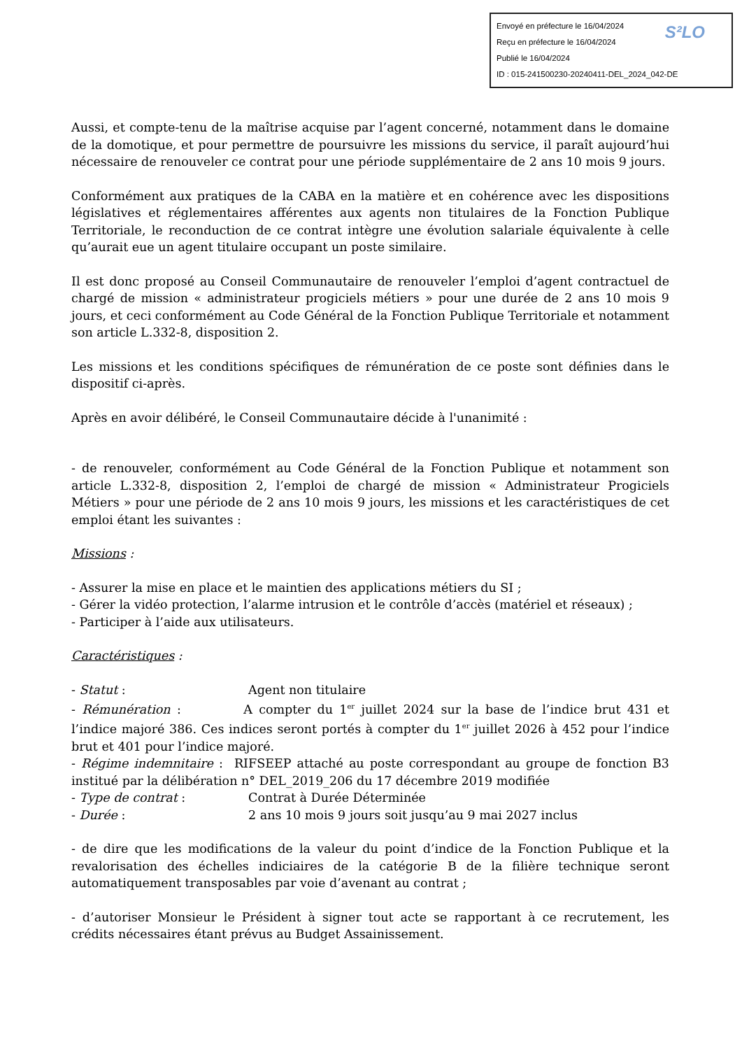S²LO Envoyé en préfecture le 16/04/2024
Reçu en préfecture le 16/04/2024
Publié le 16/04/2024
ID : 015-241500230-20240411-DEL_2024_042-DE
Aussi, et compte-tenu de la maîtrise acquise par l’agent concerné, notamment dans le domaine de la domotique, et pour permettre de poursuivre les missions du service, il paraît aujourd’hui nécessaire de renouveler ce contrat pour une période supplémentaire de 2 ans 10 mois 9 jours.
Conformément aux pratiques de la CABA en la matière et en cohérence avec les dispositions législatives et réglementaires afférentes aux agents non titulaires de la Fonction Publique Territoriale, le reconduction de ce contrat intègre une évolution salariale équivalente à celle qu’aurait eue un agent titulaire occupant un poste similaire.
Il est donc proposé au Conseil Communautaire de renouveler l’emploi d’agent contractuel de chargé de mission « administrateur progiciels métiers » pour une durée de 2 ans 10 mois 9 jours, et ceci conformément au Code Général de la Fonction Publique Territoriale et notamment son article L.332-8, disposition 2.
Les missions et les conditions spécifiques de rémunération de ce poste sont définies dans le dispositif ci-après.
Après en avoir délibéré, le Conseil Communautaire décide à l'unanimité :
- de renouveler, conformément au Code Général de la Fonction Publique et notamment son article L.332-8, disposition 2, l’emploi de chargé de mission « Administrateur Progiciels Métiers » pour une période de 2 ans 10 mois 9 jours, les missions et les caractéristiques de cet emploi étant les suivantes :
Missions :
- Assurer la mise en place et le maintien des applications métiers du SI ;
- Gérer la vidéo protection, l’alarme intrusion et le contrôle d’accès (matériel et réseaux) ;
- Participer à l’aide aux utilisateurs.
Caractéristiques :
- Statut : Agent non titulaire
- Rémunération : A compter du 1<sup>er</sup> juillet 2024 sur la base de l’indice brut 431 et l’indice majoré 386. Ces indices seront portés à compter du 1<sup>er</sup> juillet 2026 à 452 pour l’indice brut et 401 pour l’indice majoré.
- Régime indemnitaire : RIFSEEP attaché au poste correspondant au groupe de fonction B3 institué par la délibération n° DEL_2019_206 du 17 décembre 2019 modifiée
- Type de contrat : Contrat à Durée Déterminée
- Durée : 2 ans 10 mois 9 jours soit jusqu’au 9 mai 2027 inclus
- de dire que les modifications de la valeur du point d’indice de la Fonction Publique et la revalorisation des échelles indiciaires de la catégorie B de la filière technique seront automatiquement transposables par voie d’avenant au contrat ;
- d’autoriser Monsieur le Président à signer tout acte se rapportant à ce recrutement, les crédits nécessaires étant prévus au Budget Assainissement.